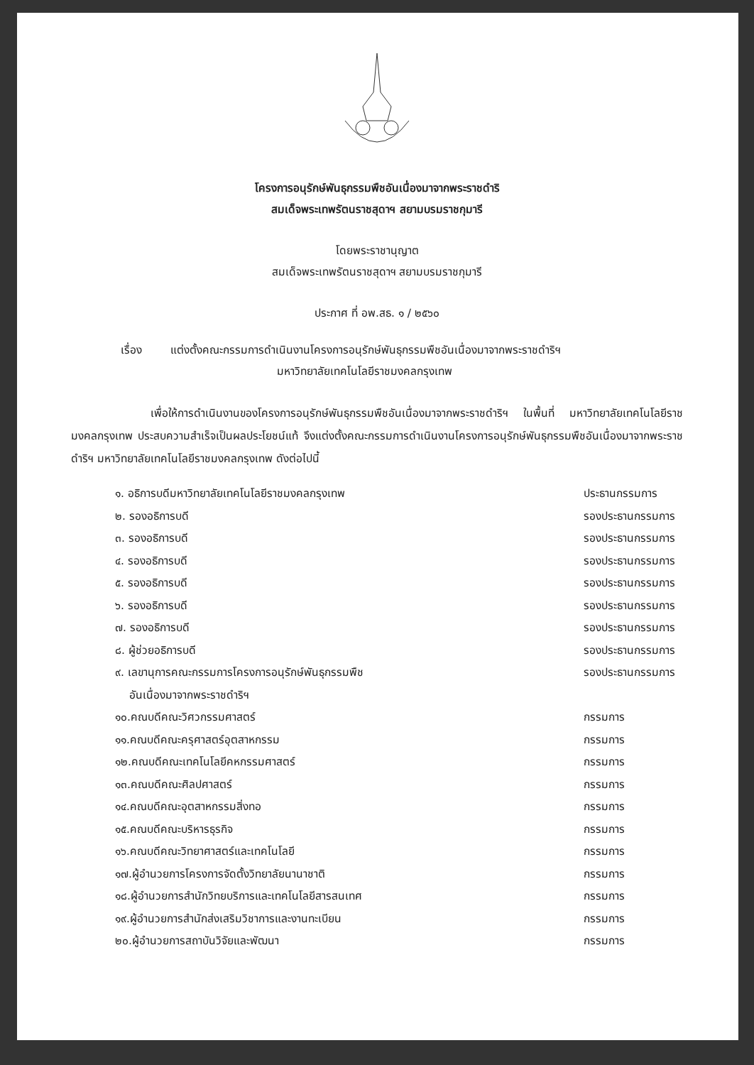โครงการอนุรักษ์พันธุกรรมพืชอันเนื่องมาจากพระราชดำริ
สมเด็จพระเทพรัตนราชสุดาฯ สยามบรมราชกุมารี
โดยพระราชานุญาต
สมเด็จพระเทพรัตนราชสุดาฯ สยามบรมราชกุมารี
ประกาศ ที่ อพ.สธ. ๑ / ๒๕๖๐
เรื่อง แต่งตั้งคณะกรรมการดำเนินงานโครงการอนุรักษ์พันธุกรรมพืชอันเนื่องมาจากพระราชดำริฯ
มหาวิทยาลัยเทคโนโลยีราชมงคลกรุงเทพ
เพื่อให้การดำเนินงานของโครงการอนุรักษ์พันธุกรรมพืชอันเนื่องมาจากพระราชดำริฯ ในพื้นที่ มหาวิทยาลัยเทคโนโลยีราชมงคลกรุงเทพ ประสบความสำเร็จเป็นผลประโยชน์แท้ จึงแต่งตั้งคณะกรรมการดำเนินงานโครงการอนุรักษ์พันธุกรรมพืชอันเนื่องมาจากพระราชดำริฯ มหาวิทยาลัยเทคโนโลยีราชมงคลกรุงเทพ ดังต่อไปนี้
| ๑. อธิการบดีมหาวิทยาลัยเทคโนโลยีราชมงคลกรุงเทพ | ประธานกรรมการ |
| ๒. รองอธิการบดี | รองประธานกรรมการ |
| ๓. รองอธิการบดี | รองประธานกรรมการ |
| ๔. รองอธิการบดี | รองประธานกรรมการ |
| ๕. รองอธิการบดี | รองประธานกรรมการ |
| ๖. รองอธิการบดี | รองประธานกรรมการ |
| ๗. รองอธิการบดี | รองประธานกรรมการ |
| ๘. ผู้ช่วยอธิการบดี | รองประธานกรรมการ |
| ๙. เลขานุการคณะกรรมการโครงการอนุรักษ์พันธุกรรมพืช อันเนื่องมาจากพระราชดำริฯ | รองประธานกรรมการ |
| ๑๐.คณบดีคณะวิศวกรรมศาสตร์ | กรรมการ |
| ๑๑.คณบดีคณะครุศาสตร์อุตสาหกรรม | กรรมการ |
| ๑๒.คณบดีคณะเทคโนโลยีคหกรรมศาสตร์ | กรรมการ |
| ๑๓.คณบดีคณะศิลปศาสตร์ | กรรมการ |
| ๑๔.คณบดีคณะอุตสาหกรรมสิ่งทอ | กรรมการ |
| ๑๕.คณบดีคณะบริหารธุรกิจ | กรรมการ |
| ๑๖.คณบดีคณะวิทยาศาสตร์และเทคโนโลยี | กรรมการ |
| ๑๗.ผู้อำนวยการโครงการจัดตั้งวิทยาลัยนานาชาติ | กรรมการ |
| ๑๘.ผู้อำนวยการสำนักวิทยบริการและเทคโนโลยีสารสนเทศ | กรรมการ |
| ๑๙.ผู้อำนวยการสำนักส่งเสริมวิชาการและงานทะเบียน | กรรมการ |
| ๒๐.ผู้อำนวยการสถาบันวิจัยและพัฒนา | กรรมการ |